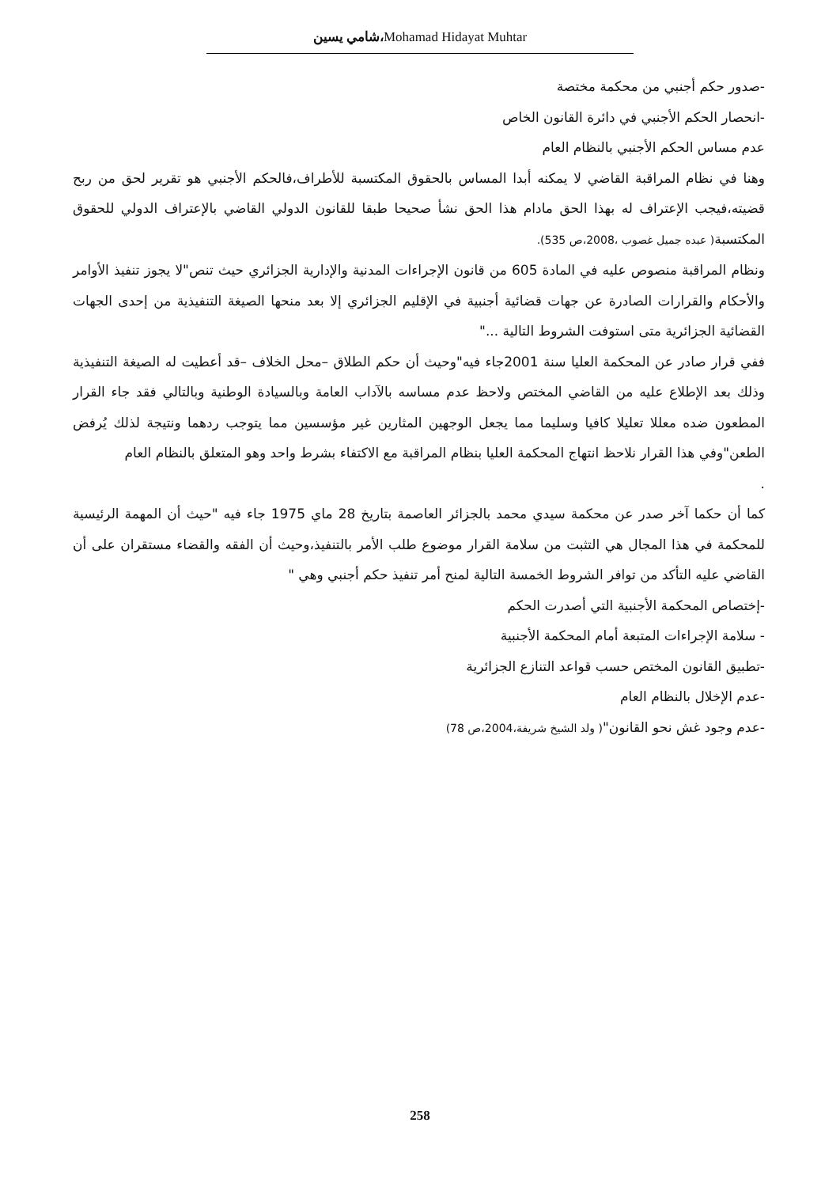شامي يسين،Mohamad Hidayat Muhtar
-صدور حكم أجنبي من محكمة مختصة
-انحصار الحكم الأجنبي في دائرة القانون الخاص
عدم مساس الحكم الأجنبي بالنظام العام
وهنا في نظام المراقبة القاضي لا يمكنه أبدا المساس بالحقوق المكتسبة للأطراف،فالحكم الأجنبي هو تقرير لحق من ربح قضيته،فيجب الإعتراف له بهذا الحق مادام هذا الحق نشأ صحيحا طبقا للقانون الدولي القاضي بالإعتراف الدولي للحقوق المكتسبة( عبده جميل غصوب ،2008،ص 535).
ونظام المراقبة منصوص عليه في المادة 605 من قانون الإجراءات المدنية والإدارية الجزائري حيث تنص"لا يجوز تنفيذ الأوامر والأحكام والقرارات الصادرة عن جهات قضائية أجنبية في الإقليم الجزائري إلا بعد منحها الصيغة التنفيذية من إحدى الجهات القضائية الجزائرية متى استوفت الشروط التالية ..."
ففي قرار صادر عن المحكمة العليا سنة 2001جاء فيه"وحيث أن حكم الطلاق –محل الخلاف –قد أعطيت له الصيغة التنفيذية وذلك بعد الإطلاع عليه من القاضي المختص ولاحظ عدم مساسه بالآداب العامة وبالسيادة الوطنية وبالتالي فقد جاء القرار المطعون ضده معللا تعليلا كافيا وسليما مما يجعل الوجهين المثارين غير مؤسسين مما يتوجب ردهما ونتيجة لذلك يُرفض الطعن"وفي هذا القرار نلاحظ انتهاج المحكمة العليا بنظام المراقبة مع الاكتفاء بشرط واحد وهو المتعلق بالنظام العام
.
كما أن حكما آخر صدر عن محكمة سيدي محمد بالجزائر العاصمة بتاريخ 28 ماي 1975 جاء فيه "حيث أن المهمة الرئيسية للمحكمة في هذا المجال هي التثبت من سلامة القرار موضوع طلب الأمر بالتنفيذ،وحيث أن الفقه والقضاء مستقران على أن القاضي عليه التأكد من توافر الشروط الخمسة التالية لمنح أمر تنفيذ حكم أجنبي وهي "
-إختصاص المحكمة الأجنبية التي أصدرت الحكم
- سلامة الإجراءات المتبعة أمام المحكمة الأجنبية
-تطبيق القانون المختص حسب قواعد التنازع الجزائرية
-عدم الإخلال بالنظام العام
-عدم وجود غش نحو القانون"( ولد الشيخ شريفة،2004،ص 78)
258